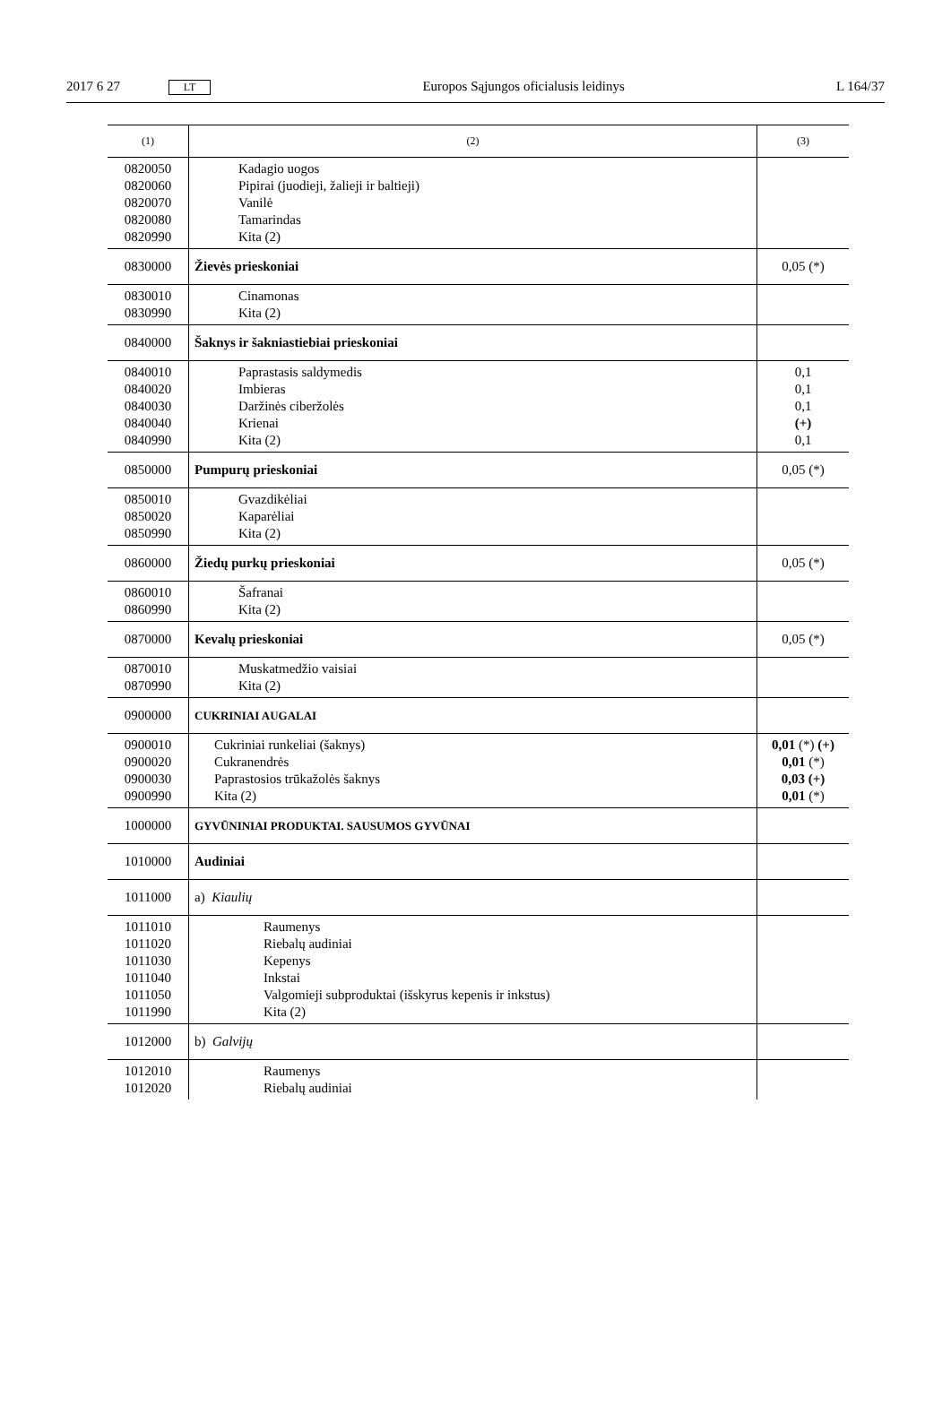2017 6 27 LT Europos Sąjungos oficialusis leidinys L 164/37
| (1) | (2) | (3) |
| --- | --- | --- |
| 0820050 0820060 0820070 0820080 0820990 | Kadagio uogos Pipirai (juodieji, žalieji ir baltieji) Vanilė Tamarindas Kita (2) | |
| 0830000 | Žievės prieskoniai | 0,05 (*) |
| 0830010 0830990 | Cinamonas Kita (2) | |
| 0840000 | Šaknys ir šakniastiebiai prieskoniai | |
| 0840010 0840020 0840030 0840040 0840990 | Paprastasis saldymedis Imbieras Daržinės ciberžolės Krienai Kita (2) | 0,1 0,1 0,1 (+) 0,1 |
| 0850000 | Pumpurų prieskoniai | 0,05 (*) |
| 0850010 0850020 0850990 | Gvazdikėliai Kaparėliai Kita (2) | |
| 0860000 | Žiedų purkų prieskoniai | 0,05 (*) |
| 0860010 0860990 | Šafranai Kita (2) | |
| 0870000 | Kevalų prieskoniai | 0,05 (*) |
| 0870010 0870990 | Muskatmedžio vaisiai Kita (2) | |
| 0900000 | CUKRINIAI AUGALAI | |
| 0900010 0900020 0900030 0900990 | Cukriniai runkeliai (šaknys) Cukranendrės Paprastosios trūkažolės šaknys Kita (2) | 0,01 (*) (+) 0,01 (*) 0,03 (+) 0,01 (*) |
| 1000000 | GYVŪNINIAI PRODUKTAI. SAUSUMOS GYVŪNAI | |
| 1010000 | Audiniai | |
| 1011000 | a) Kiaulių | |
| 1011010 1011020 1011030 1011040 1011050 1011990 | Raumenys Riebalų audiniai Kepenys Inkstai Valgomieji subproduktai (išskyrus kepenis ir inkstus) Kita (2) | |
| 1012000 | b) Galvijų | |
| 1012010 1012020 | Raumenys Riebalų audiniai | |